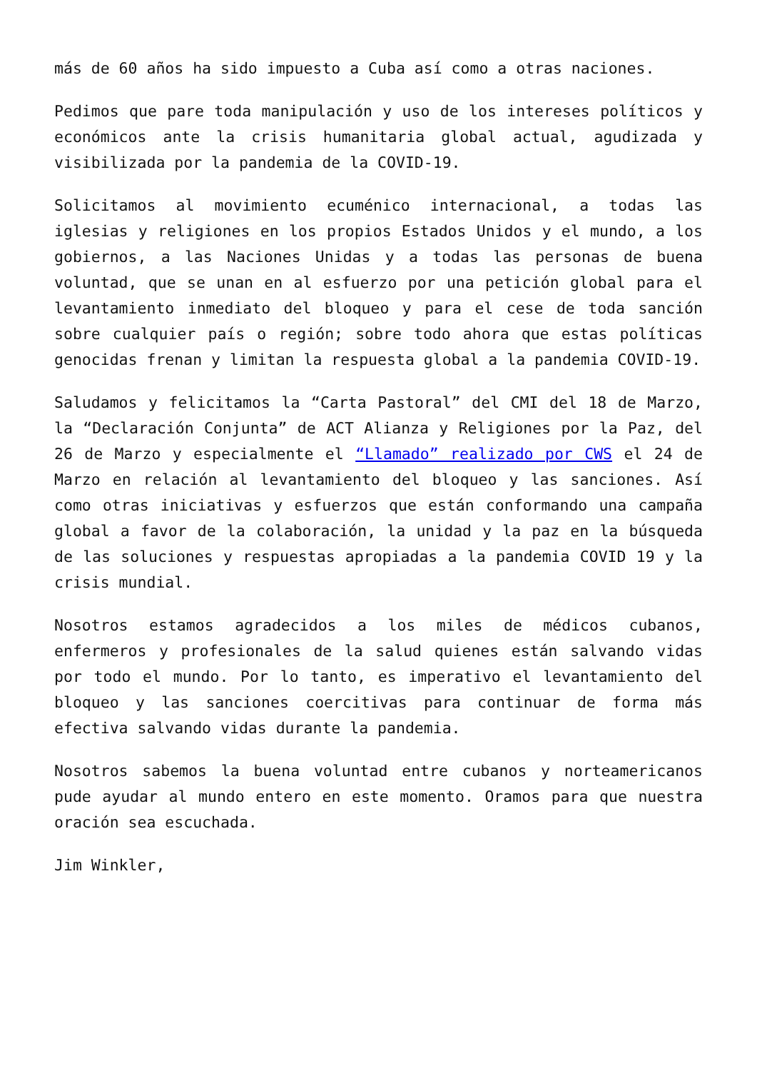más de 60 años ha sido impuesto a Cuba así como a otras naciones.
Pedimos que pare toda manipulación y uso de los intereses políticos y económicos ante la crisis humanitaria global actual, agudizada y visibilizada por la pandemia de la COVID-19.
Solicitamos al movimiento ecuménico internacional, a todas las iglesias y religiones en los propios Estados Unidos y el mundo, a los gobiernos, a las Naciones Unidas y a todas las personas de buena voluntad, que se unan en al esfuerzo por una petición global para el levantamiento inmediato del bloqueo y para el cese de toda sanción sobre cualquier país o región; sobre todo ahora que estas políticas genocidas frenan y limitan la respuesta global a la pandemia COVID-19.
Saludamos y felicitamos la “Carta Pastoral” del CMI del 18 de Marzo, la “Declaración Conjunta” de ACT Alianza y Religiones por la Paz, del 26 de Marzo y especialmente el “Llamado” realizado por CWS el 24 de Marzo en relación al levantamiento del bloqueo y las sanciones. Así como otras iniciativas y esfuerzos que están conformando una campaña global a favor de la colaboración, la unidad y la paz en la búsqueda de las soluciones y respuestas apropiadas a la pandemia COVID 19 y la crisis mundial.
Nosotros estamos agradecidos a los miles de médicos cubanos, enfermeros y profesionales de la salud quienes están salvando vidas por todo el mundo. Por lo tanto, es imperativo el levantamiento del bloqueo y las sanciones coercitivas para continuar de forma más efectiva salvando vidas durante la pandemia.
Nosotros sabemos la buena voluntad entre cubanos y norteamericanos pude ayudar al mundo entero en este momento. Oramos para que nuestra oración sea escuchada.
Jim Winkler,